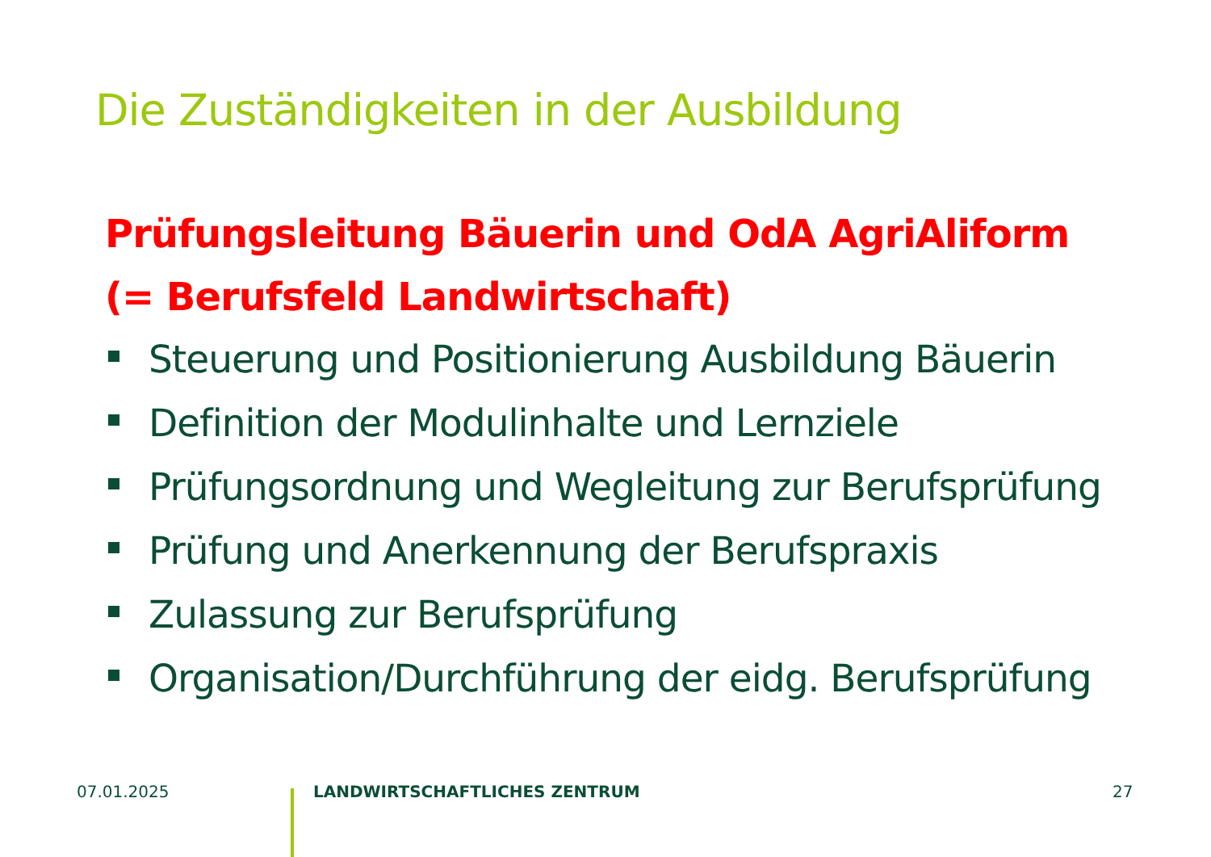Die Zuständigkeiten in der Ausbildung
Prüfungsleitung Bäuerin und OdA AgriAliform
(= Berufsfeld Landwirtschaft)
Steuerung und Positionierung Ausbildung Bäuerin
Definition der Modulinhalte und Lernziele
Prüfungsordnung und Wegleitung zur Berufsprüfung
Prüfung und Anerkennung der Berufspraxis
Zulassung zur Berufsprüfung
Organisation/Durchführung der eidg. Berufsprüfung
07.01.2025 LANDWIRTSCHAFTLICHES ZENTRUM 27